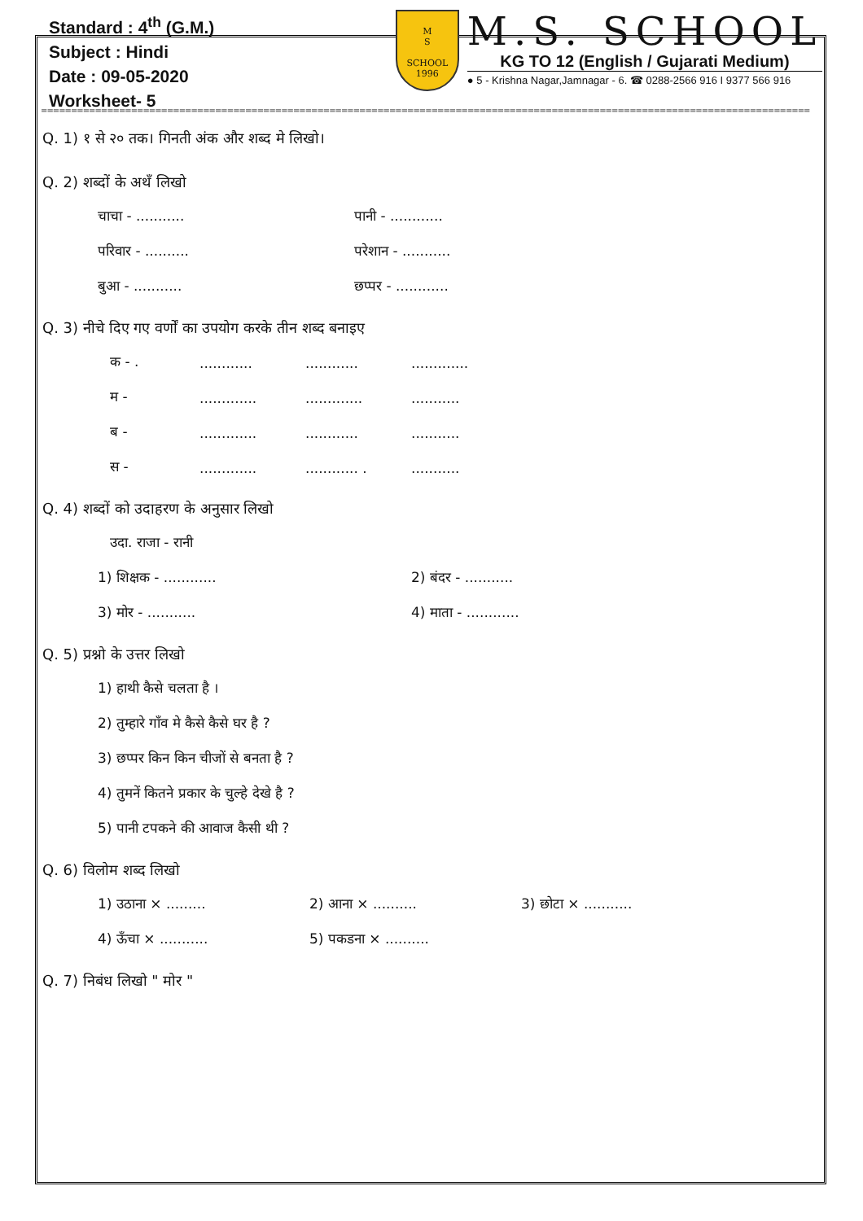Standard : 4<sup>th</sup> (G.M.)
Subject : Hindi
Date : 09-05-2020
Worksheet- 5
M
S
SCHOOL
1996
M.S. SCHOOL
KG TO 12 (English / Gujarati Medium)
● 5 - Krishna Nagar,Jamnagar - 6. ☎ 0288-2566 916 I 9377 566 916
================================================================================================================================
Q. 1) १ से २० तक। गिनती अंक और शब्द मे लिखो।
Q. 2) शब्दों के अथँ लिखो
चाचा - ........... पानी - ............
परिवार - .......... परेशान - ...........
बुआ - ........... छप्पर - ............
Q. 3) नीचे दिए गए वर्णों का उपयोग करके तीन शब्द बनाइए
क - ......................................
म -.....................................
ब -....................................
स -......................... ............
Q. 4) शब्दों को उदाहरण के अनुसार लिखो
उदा. राजा - रानी
1) शिक्षक - ............ 2) बंदर - ...........
3) मोर - ........... 4) माता - ............
Q. 5) प्रश्नो के उत्तर लिखो
1) हाथी कैसे चलता है ।
2) तुम्हारे गाँव मे कैसे कैसे घर है ?
3) छप्पर किन किन चीजों से बनता है ?
4) तुमनें कितने प्रकार के चुल्हे देखे है ?
5) पानी टपकने की आवाज कैसी थी ?
Q. 6) विलोम शब्द लिखो
1) उठाना × ......... 2) आना × .......... 3) छोटा × ...........
4) ऊँचा × ........... 5) पकडना × ..........
Q. 7) निबंध लिखो " मोर "